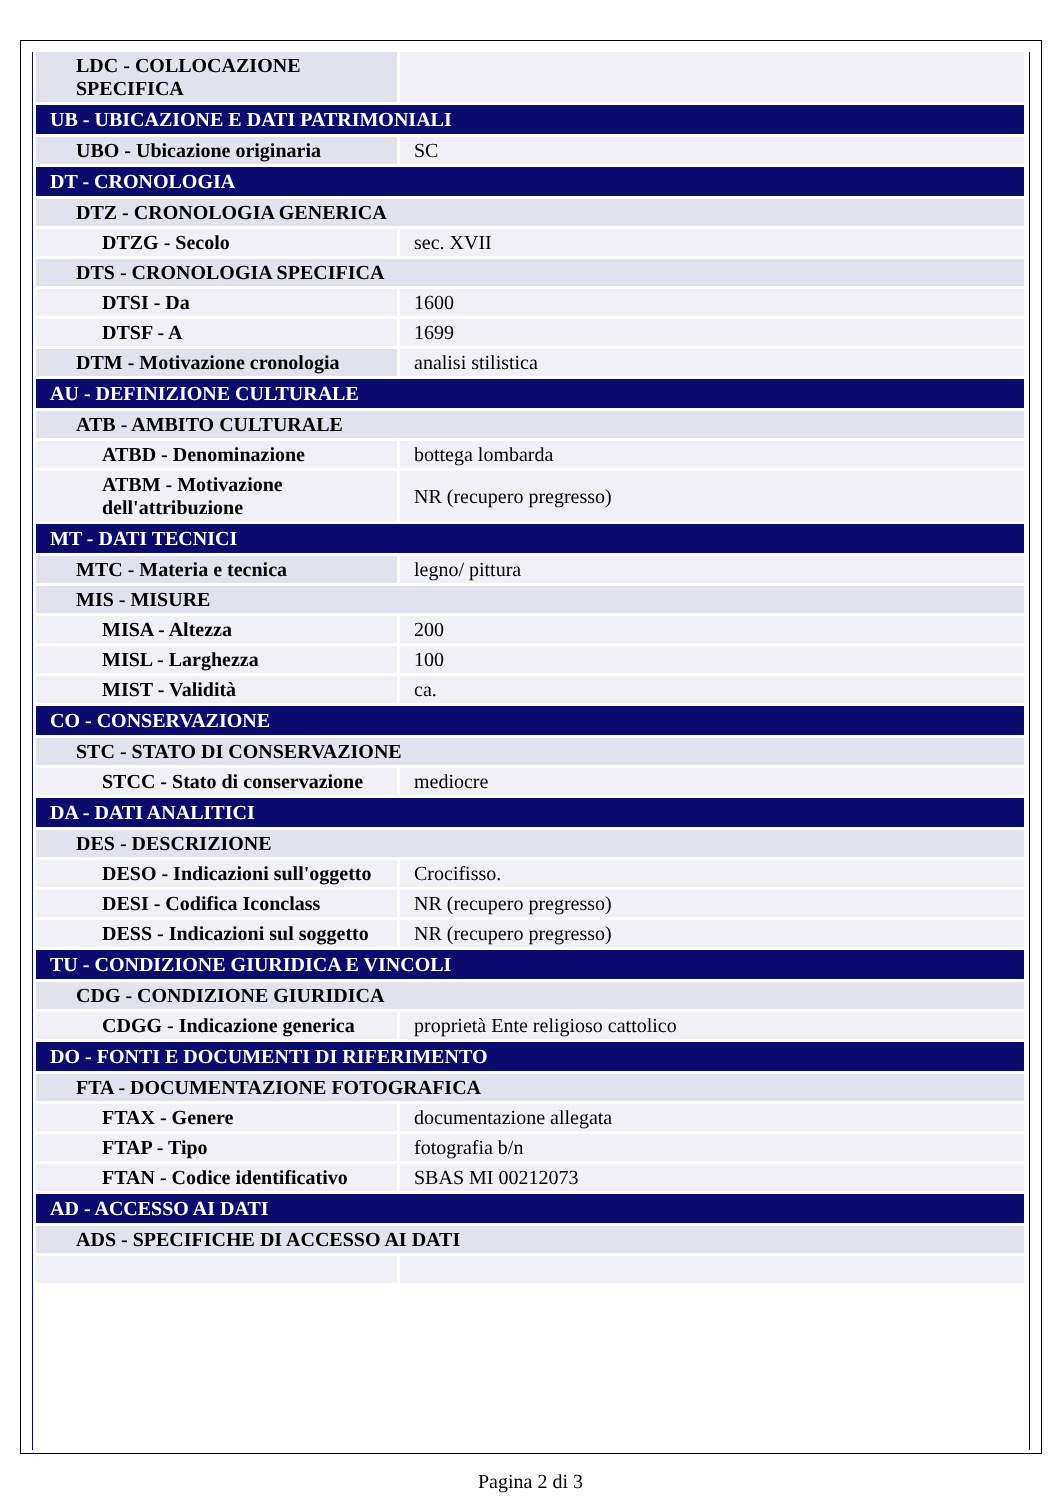| LDC - COLLOCAZIONE SPECIFICA | |
| UB - UBICAZIONE E DATI PATRIMONIALI | |
| UBO - Ubicazione originaria | SC |
| DT - CRONOLOGIA | |
| DTZ - CRONOLOGIA GENERICA | |
| DTZG - Secolo | sec. XVII |
| DTS - CRONOLOGIA SPECIFICA | |
| DTSI - Da | 1600 |
| DTSF - A | 1699 |
| DTM - Motivazione cronologia | analisi stilistica |
| AU - DEFINIZIONE CULTURALE | |
| ATB - AMBITO CULTURALE | |
| ATBD - Denominazione | bottega lombarda |
| ATBM - Motivazione dell'attribuzione | NR (recupero pregresso) |
| MT - DATI TECNICI | |
| MTC - Materia e tecnica | legno/ pittura |
| MIS - MISURE | |
| MISA - Altezza | 200 |
| MISL - Larghezza | 100 |
| MIST - Validità | ca. |
| CO - CONSERVAZIONE | |
| STC - STATO DI CONSERVAZIONE | |
| STCC - Stato di conservazione | mediocre |
| DA - DATI ANALITICI | |
| DES - DESCRIZIONE | |
| DESO - Indicazioni sull'oggetto | Crocifisso. |
| DESI - Codifica Iconclass | NR (recupero pregresso) |
| DESS - Indicazioni sul soggetto | NR (recupero pregresso) |
| TU - CONDIZIONE GIURIDICA E VINCOLI | |
| CDG - CONDIZIONE GIURIDICA | |
| CDGG - Indicazione generica | proprietà Ente religioso cattolico |
| DO - FONTI E DOCUMENTI DI RIFERIMENTO | |
| FTA - DOCUMENTAZIONE FOTOGRAFICA | |
| FTAX - Genere | documentazione allegata |
| FTAP - Tipo | fotografia b/n |
| FTAN - Codice identificativo | SBAS MI 00212073 |
| AD - ACCESSO AI DATI | |
| ADS - SPECIFICHE DI ACCESSO AI DATI | |
Pagina 2 di 3